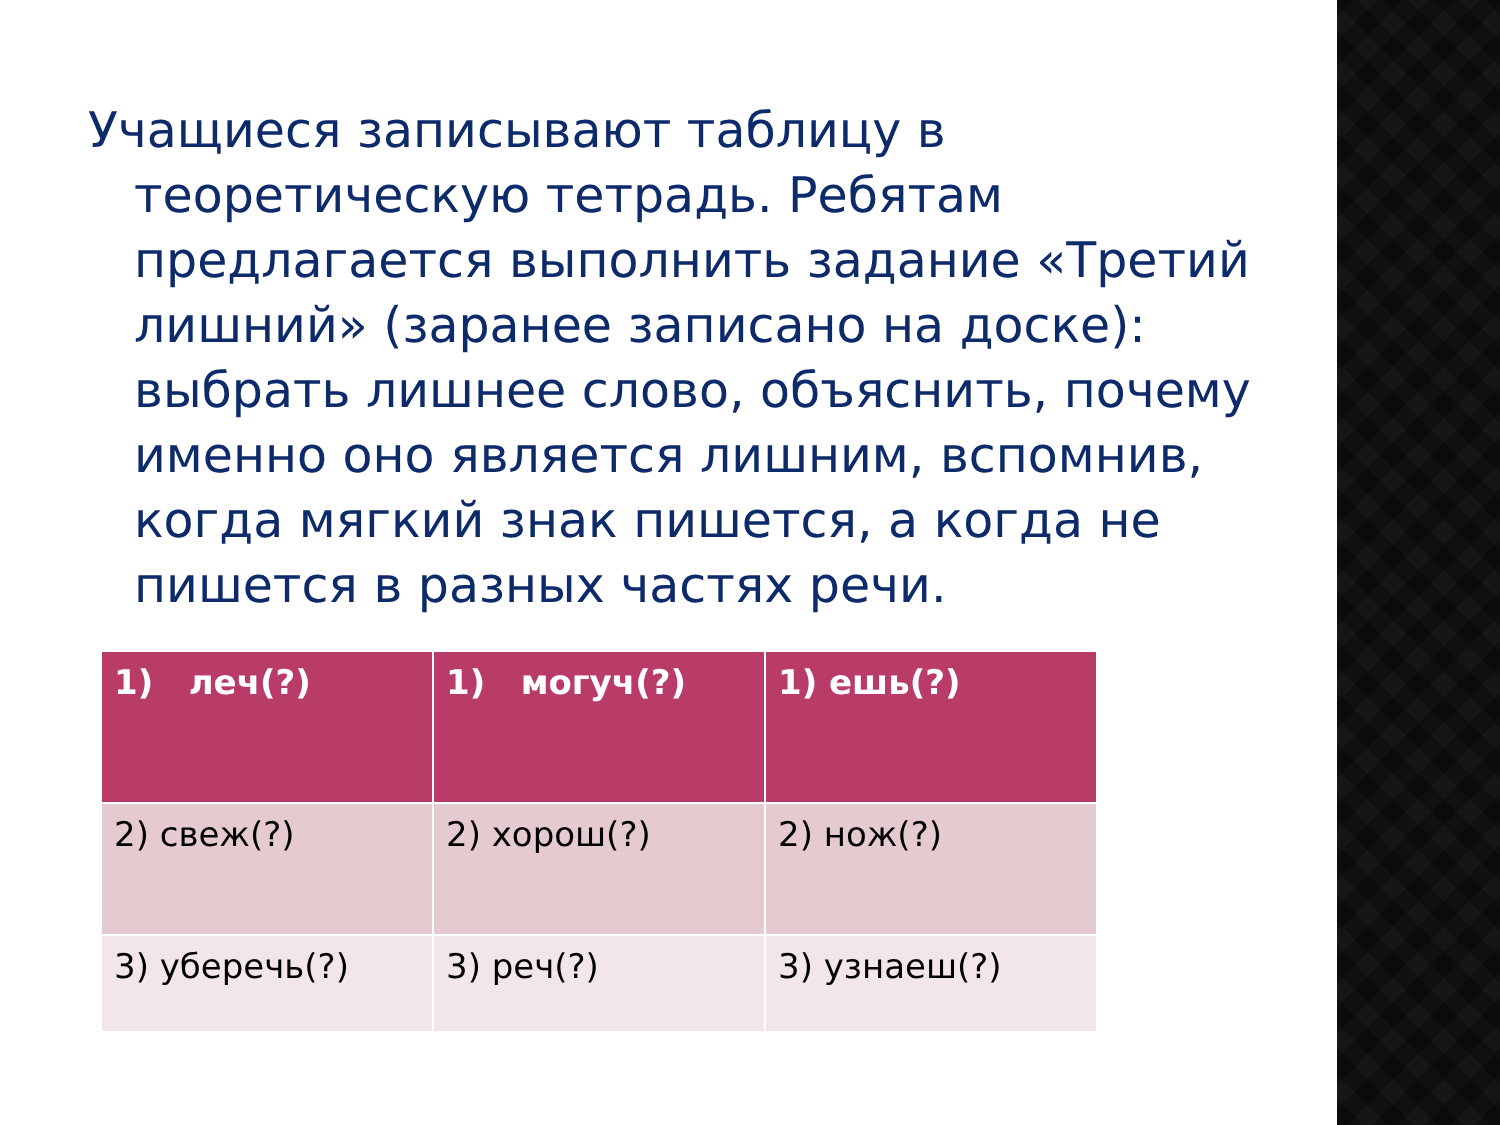Учащиеся записывают таблицу в теоретическую тетрадь. Ребятам предлагается выполнить задание «Третий лишний» (заранее записано на доске): выбрать лишнее слово, объяснить, почему именно оно является лишним, вспомнив, когда мягкий знак пишется, а когда не пишется в разных частях речи.
| 1) леч(?) | 1) могуч(?) | 1) ешь(?) |
| 2) свеж(?) | 2) хорош(?) | 2) нож(?) |
| 3) уберечь(?) | 3) реч(?) | 3) узнаеш(?) |